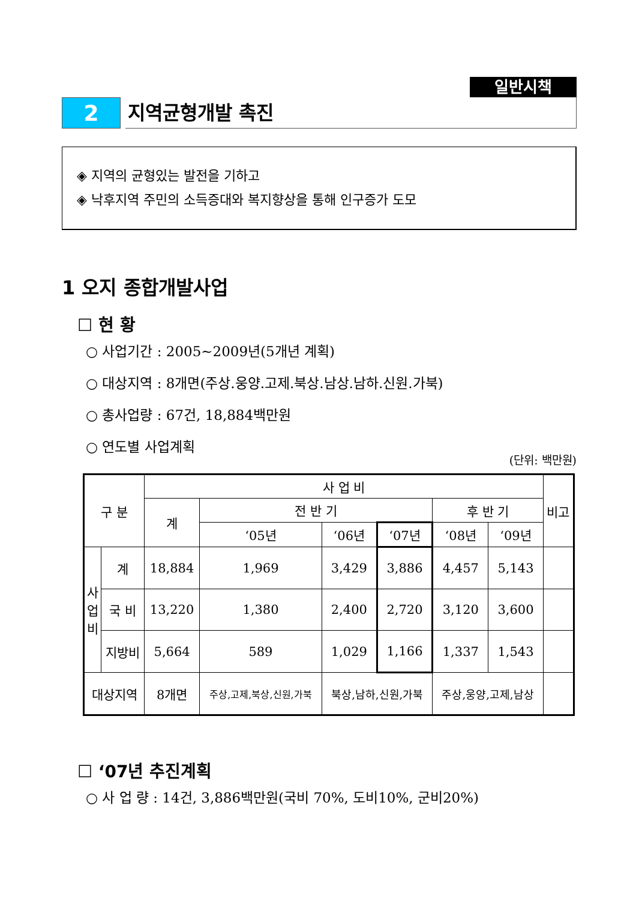일반시책
2 지역균형개발 촉진
◈ 지역의 균형있는 발전을 기하고
◈ 낙후지역 주민의 소득증대와 복지향상을 통해 인구증가 도모
1 오지 종합개발사업
☐ 현 황
○ 사업기간 : 2005~2009년(5개년 계획)
○ 대상지역 : 8개면(주상.웅양.고제.북상.남상.남하.신원.가북)
○ 총사업량 : 67건, 18,884백만원
○ 연도별 사업계획
(단위: 백만원)
| 구 분 | | 사 업 비 | | | | | | 비고 |
| --- | --- | --- | --- | --- | --- | --- | --- | --- |
| | | 계 | 전 반 기 | | | 후 반 기 | | |
| | | | ‘05년 | ‘06년 | ‘07년 | ‘08년 | ‘09년 | |
| 사 업 비 | 계 | 18,884 | 1,969 | 3,429 | 3,886 | 4,457 | 5,143 | |
| | 국 비 | 13,220 | 1,380 | 2,400 | 2,720 | 3,120 | 3,600 | |
| | 지방비 | 5,664 | 589 | 1,029 | 1,166 | 1,337 | 1,543 | |
| 대상지역 | | 8개면 | 주상,고제,북상,신원,가북 | 북상,남하,신원,가북 | | 주상,웅양,고제,남상 | | |
☐ ‘07년 추진계획
○ 사 업 량 : 14건, 3,886백만원(국비 70%, 도비10%, 군비20%)